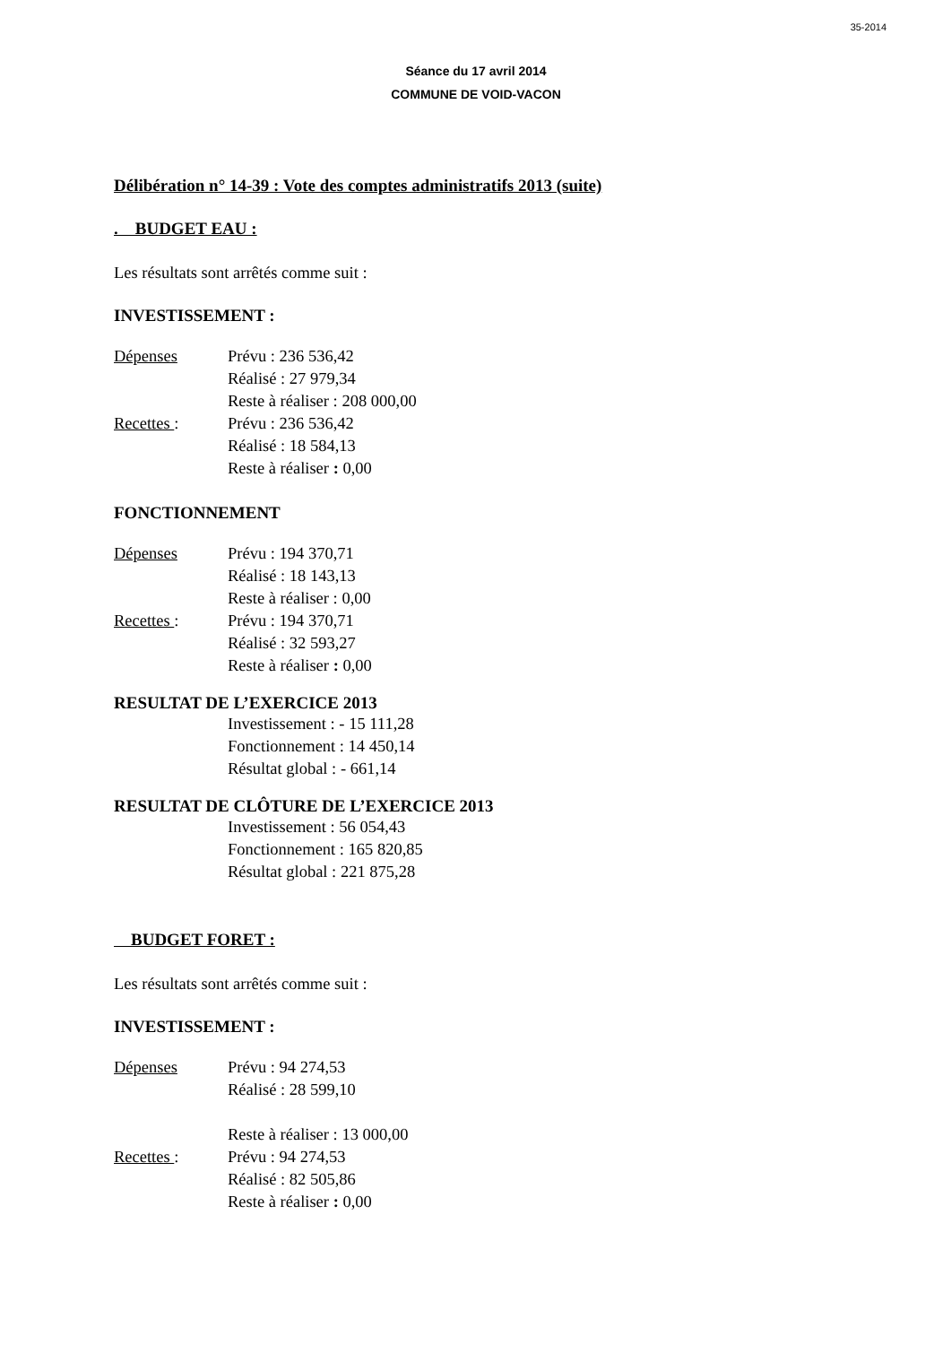35-2014
Séance du 17 avril 2014
COMMUNE DE VOID-VACON
Délibération n° 14-39 : Vote des comptes administratifs 2013 (suite)
. BUDGET EAU :
Les résultats sont arrêtés comme suit :
INVESTISSEMENT :
Dépenses Prévu : 236 536,42
Réalisé : 27 979,34
Reste à réaliser : 208 000,00
Recettes : Prévu : 236 536,42
Réalisé : 18 584,13
Reste à réaliser : 0,00
FONCTIONNEMENT
Dépenses Prévu : 194 370,71
Réalisé : 18 143,13
Reste à réaliser : 0,00
Recettes : Prévu : 194 370,71
Réalisé : 32 593,27
Reste à réaliser : 0,00
RESULTAT DE L’EXERCICE 2013
Investissement : - 15 111,28
Fonctionnement : 14 450,14
Résultat global : - 661,14
RESULTAT DE CLÔTURE DE L’EXERCICE 2013
Investissement : 56 054,43
Fonctionnement : 165 820,85
Résultat global : 221 875,28
BUDGET FORET :
Les résultats sont arrêtés comme suit :
INVESTISSEMENT :
Dépenses Prévu : 94 274,53
Réalisé : 28 599,10
Reste à réaliser : 13 000,00
Recettes : Prévu : 94 274,53
Réalisé : 82 505,86
Reste à réaliser : 0,00